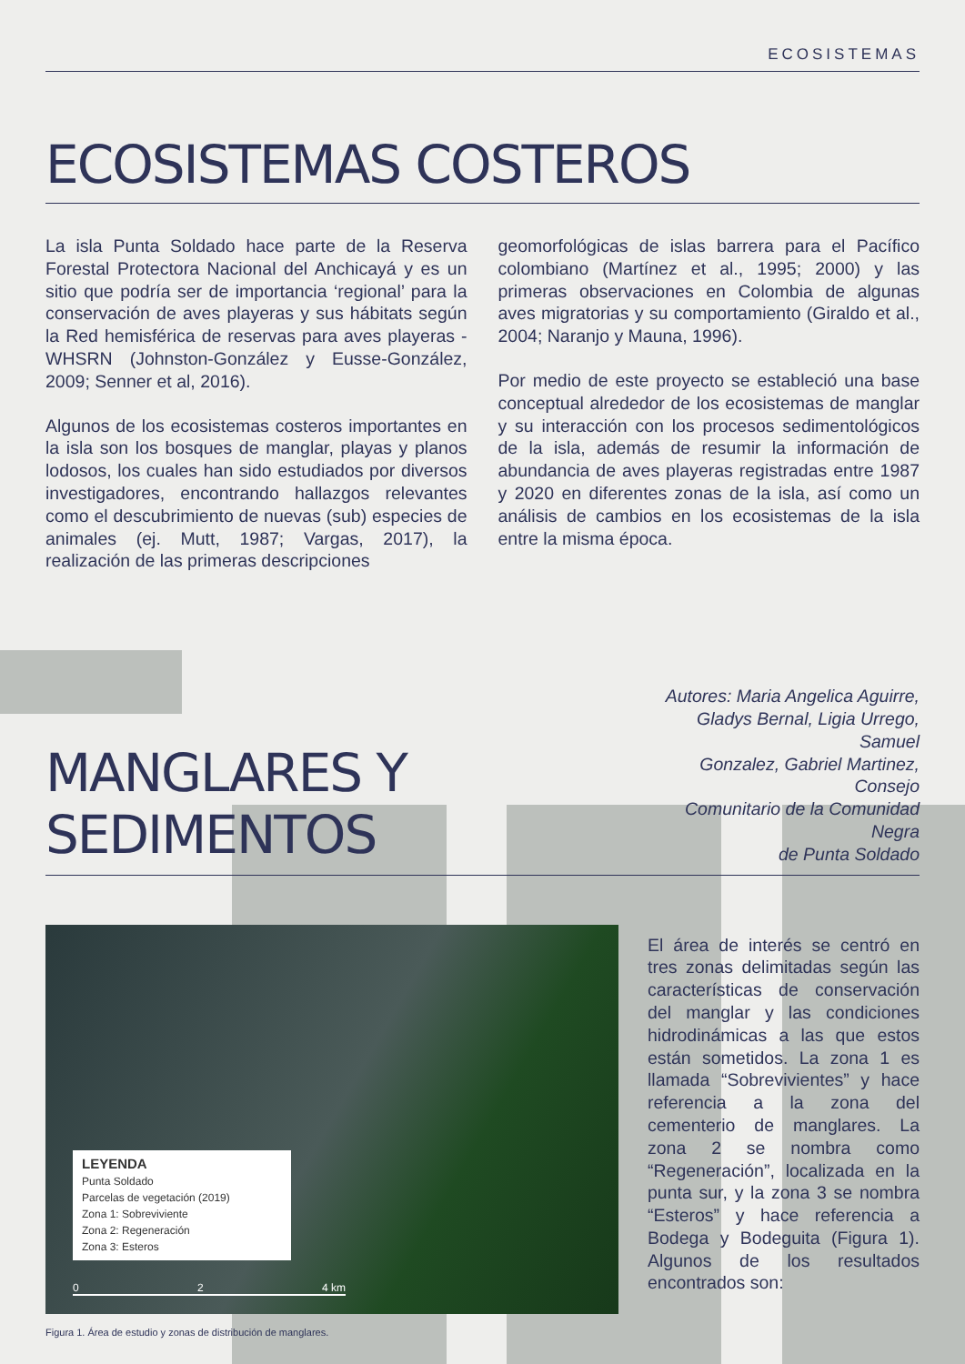ECOSISTEMAS
ECOSISTEMAS COSTEROS
La isla Punta Soldado hace parte de la Reserva Forestal Protectora Nacional del Anchicayá y es un sitio que podría ser de importancia ‘regional’ para la conservación de aves playeras y sus hábitats según la Red hemisférica de reservas para aves playeras - WHSRN (Johnston-González y Eusse-González, 2009; Senner et al, 2016).
Algunos de los ecosistemas costeros importantes en la isla son los bosques de manglar, playas y planos lodosos, los cuales han sido estudiados por diversos investigadores, encontrando hallazgos relevantes como el descubrimiento de nuevas (sub) especies de animales (ej. Mutt, 1987; Vargas, 2017), la realización de las primeras descripciones
geomorfológicas de islas barrera para el Pacífico colombiano (Martínez et al., 1995; 2000) y las primeras observaciones en Colombia de algunas aves migratorias y su comportamiento (Giraldo et al., 2004; Naranjo y Mauna, 1996).
Por medio de este proyecto se estableció una base conceptual alrededor de los ecosistemas de manglar y su interacción con los procesos sedimentológicos de la isla, además de resumir la información de abundancia de aves playeras registradas entre 1987 y 2020 en diferentes zonas de la isla, así como un análisis de cambios en los ecosistemas de la isla entre la misma época.
MANGLARES Y SEDIMENTOS
Autores: Maria Angelica Aguirre,
Gladys Bernal, Ligia Urrego, Samuel
Gonzalez, Gabriel Martinez, Consejo
Comunitario de la Comunidad Negra
de Punta Soldado
LEYENDA
Punta Soldado
Parcelas de vegetación (2019)
Zona 1: Sobreviviente
Zona 2: Regeneración
Zona 3: Esteros
0 2 4 km
Figura 1. Área de estudio y zonas de distribución de manglares.
El área de interés se centró en tres zonas delimitadas según las características de conservación del manglar y las condiciones hidrodinámicas a las que estos están sometidos. La zona 1 es llamada “Sobrevivientes” y hace referencia a la zona del cementerio de manglares. La zona 2 se nombra como “Regeneración”, localizada en la punta sur, y la zona 3 se nombra “Esteros” y hace referencia a Bodega y Bodeguita (Figura 1). Algunos de los resultados encontrados son: